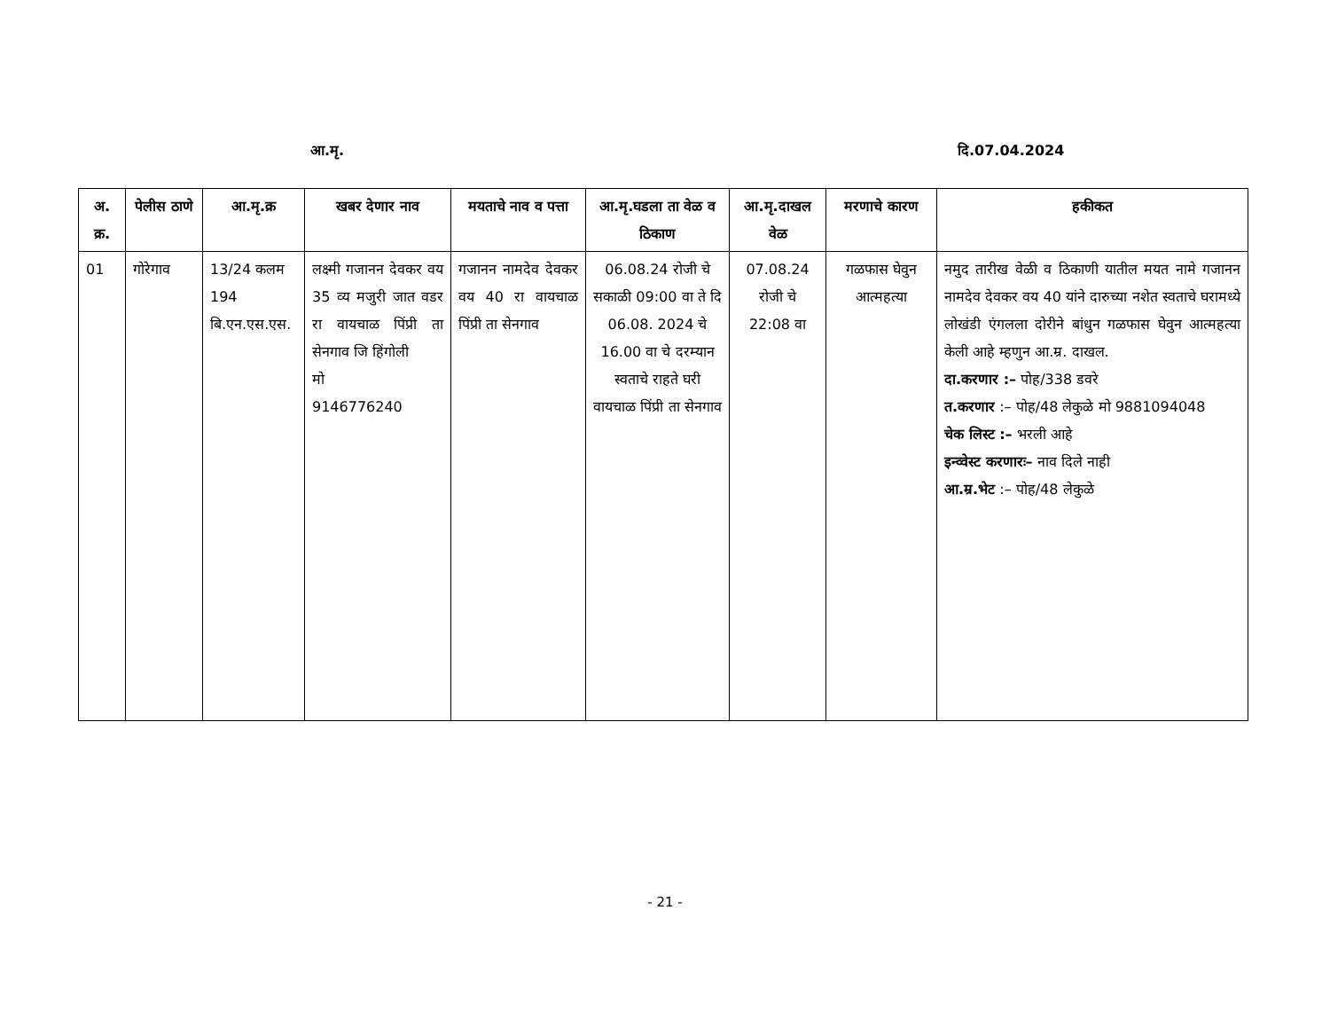आ.मृ. दि.07.04.2024
| अ. क्र. | पेलीस ठाणे | आ.मृ.क्र | खबर देणार नाव | मयताचे नाव व पत्ता | आ.मृ.घडला ता वेळ व ठिकाण | आ.मृ.दाखल वेळ | मरणाचे कारण | हकीकत |
| --- | --- | --- | --- | --- | --- | --- | --- | --- |
| 01 | गोरेगाव | 13/24 कलम 194 बि.एन.एस.एस. | लक्ष्मी गजानन देवकर वय 35 व्य मजुरी जात वडर रा वायचाळ पिंप्री ता सेनगाव जि हिंगोली मो 9146776240 | गजानन नामदेव देवकर वय 40 रा वायचाळ पिंप्री ता सेनगाव | 06.08.24 रोजी चे सकाळी 09:00 वा ते दि 06.08. 2024 चे 16.00 वा चे दरम्यान स्वताचे राहते घरी वायचाळ पिंप्री ता सेनगाव | 07.08.24 रोजी चे 22:08 वा | गळफास घेवुन आत्महत्या | नमुद तारीख वेळी व ठिकाणी यातील मयत नामे गजानन नामदेव देवकर वय 40 यांने दारुच्या नशेत स्वताचे घरामध्ये लोखंडी एंगलला दोरीने बांधुन गळफास घेवुन आत्महत्या केली आहे म्हणुन आ.म्र. दाखल. दा.करणार :– पोह/338 डवरे त.करणार :– पोह/48 लेकुळे मो 9881094048 चेक लिस्ट :– भरली आहे इन्व्वेस्ट करणारः– नाव दिले नाही आ.म्र.भेट :– पोह/48 लेकुळे |
- 21 -